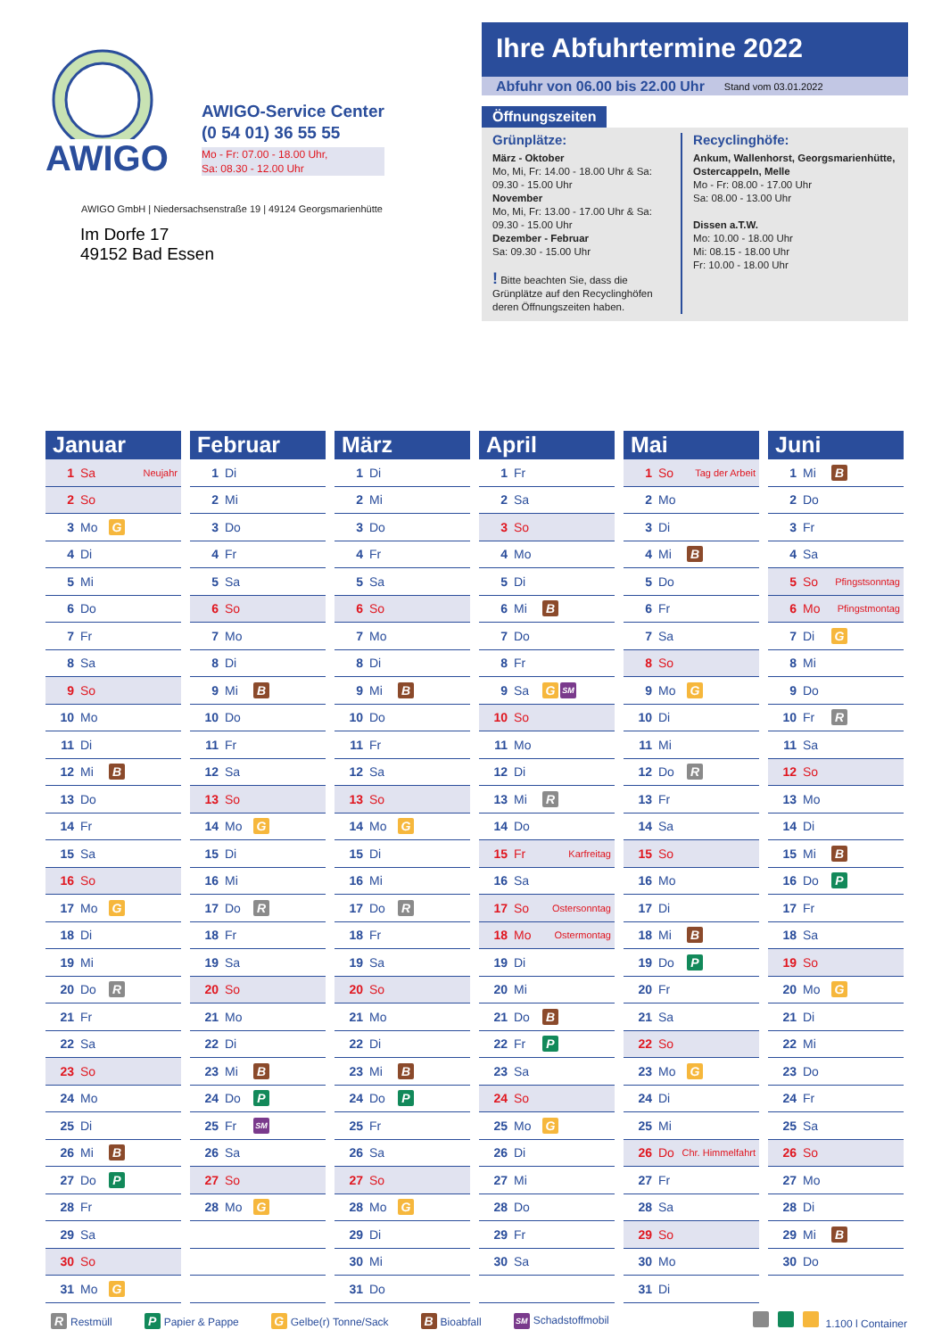AWIGO
AWIGO-Service Center
(0 54 01) 36 55 55
Mo - Fr: 07.00 - 18.00 Uhr,
Sa: 08.30 - 12.00 Uhr
AWIGO GmbH | Niedersachsenstraße 19 | 49124 Georgsmarienhütte
Im Dorfe 17
49152 Bad Essen
Ihre Abfuhrtermine 2022
Abfuhr von 06.00 bis 22.00 Uhr Stand vom 03.01.2022
Öffnungszeiten
Grünplätze:
März - Oktober
Mo, Mi, Fr: 14.00 - 18.00 Uhr & Sa: 09.30 - 15.00 Uhr
November
Mo, Mi, Fr: 13.00 - 17.00 Uhr & Sa: 09.30 - 15.00 Uhr
Dezember - Februar
Sa: 09.30 - 15.00 Uhr
! Bitte beachten Sie, dass die Grünplätze auf den Recyclinghöfen deren Öffnungszeiten haben.
Recyclinghöfe:
Ankum, Wallenhorst, Georgsmarienhütte, Ostercappeln, Melle
Mo - Fr: 08.00 - 17.00 Uhr
Sa: 08.00 - 13.00 Uhr
Dissen a.T.W.
Mo: 10.00 - 18.00 Uhr
Mi: 08.15 - 18.00 Uhr
Fr: 10.00 - 18.00 Uhr
Januar
1 Sa Neujahr
2 So
3 Mo G
4 Di
5 Mi
6 Do
7 Fr
8 Sa
9 So
10 Mo
11 Di
12 Mi B
13 Do
14 Fr
15 Sa
16 So
17 Mo G
18 Di
19 Mi
20 Do R
21 Fr
22 Sa
23 So
24 Mo
25 Di
26 Mi B
27 Do P
28 Fr
29 Sa
30 So
31 Mo G
Februar
1 Di
2 Mi
3 Do
4 Fr
5 Sa
6 So
7 Mo
8 Di
9 Mi B
10 Do
11 Fr
12 Sa
13 So
14 Mo G
15 Di
16 Mi
17 Do R
18 Fr
19 Sa
20 So
21 Mo
22 Di
23 Mi B
24 Do P
25 Fr SM
26 Sa
27 So
28 Mo G
März
1 Di
2 Mi
3 Do
4 Fr
5 Sa
6 So
7 Mo
8 Di
9 Mi B
10 Do
11 Fr
12 Sa
13 So
14 Mo G
15 Di
16 Mi
17 Do R
18 Fr
19 Sa
20 So
21 Mo
22 Di
23 Mi B
24 Do P
25 Fr
26 Sa
27 So
28 Mo G
29 Di
30 Mi
31 Do
April
1 Fr
2 Sa
3 So
4 Mo
5 Di
6 Mi B
7 Do
8 Fr
9 Sa G SM
10 So
11 Mo
12 Di
13 Mi R
14 Do
15 Fr Karfreitag
16 Sa
17 So Ostersonntag
18 Mo Ostermontag
19 Di
20 Mi
21 Do B
22 Fr P
23 Sa
24 So
25 Mo G
26 Di
27 Mi
28 Do
29 Fr
30 Sa
Mai
1 So Tag der Arbeit
2 Mo
3 Di
4 Mi B
5 Do
6 Fr
7 Sa
8 So
9 Mo G
10 Di
11 Mi
12 Do R
13 Fr
14 Sa
15 So
16 Mo
17 Di
18 Mi B
19 Do P
20 Fr
21 Sa
22 So
23 Mo G
24 Di
25 Mi
26 Do Chr. Himmelfahrt
27 Fr
28 Sa
29 So
30 Mo
31 Di
Juni
1 Mi B
2 Do
3 Fr
4 Sa
5 So Pfingstsonntag
6 Mo Pfingstmontag
7 Di G
8 Mi
9 Do
10 Fr R
11 Sa
12 So
13 Mo
14 Di
15 Mi B
16 Do P
17 Fr
18 Sa
19 So
20 Mo G
21 Di
22 Mi
23 Do
24 Fr
25 Sa
26 So
27 Mo
28 Di
29 Mi B
30 Do
R Restmüll P Papier & Pappe G Gelbe(r) Tonne/Sack B Bioabfall SM Schadstoffmobil 1.100 l Container